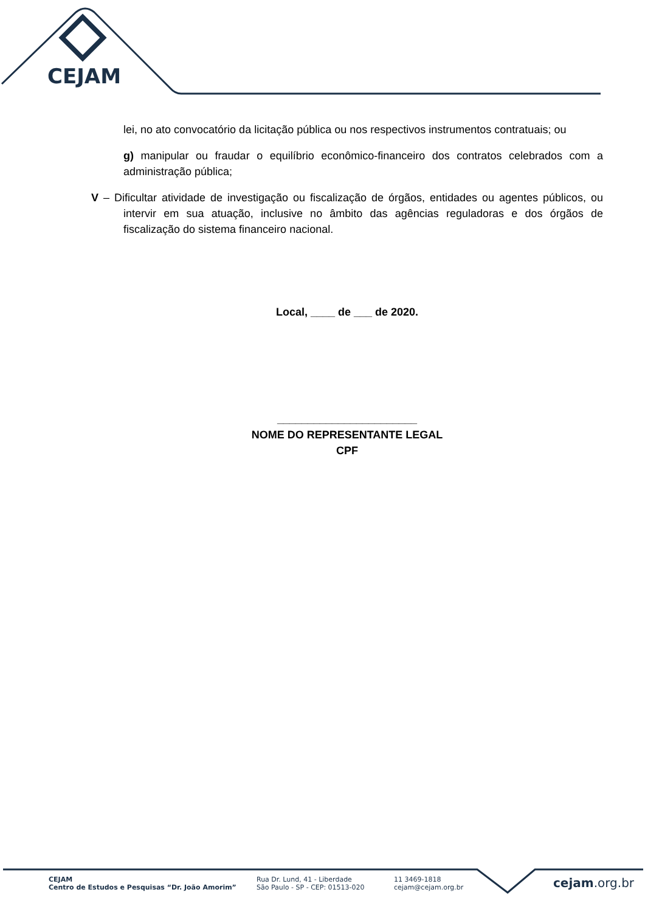CEJAM
lei, no ato convocatório da licitação pública ou nos respectivos instrumentos contratuais; ou
g) manipular ou fraudar o equilíbrio econômico-financeiro dos contratos celebrados com a administração pública;
V – Dificultar atividade de investigação ou fiscalização de órgãos, entidades ou agentes públicos, ou intervir em sua atuação, inclusive no âmbito das agências reguladoras e dos órgãos de fiscalização do sistema financeiro nacional.
Local, ____ de ___ de 2020.
_______________________
NOME DO REPRESENTANTE LEGAL
CPF
CEJAM
Centro de Estudos e Pesquisas “Dr. João Amorim”
Rua Dr. Lund, 41 - Liberdade
São Paulo - SP - CEP: 01513-020
11 3469-1818
cejam@cejam.org.br
cejam.org.br